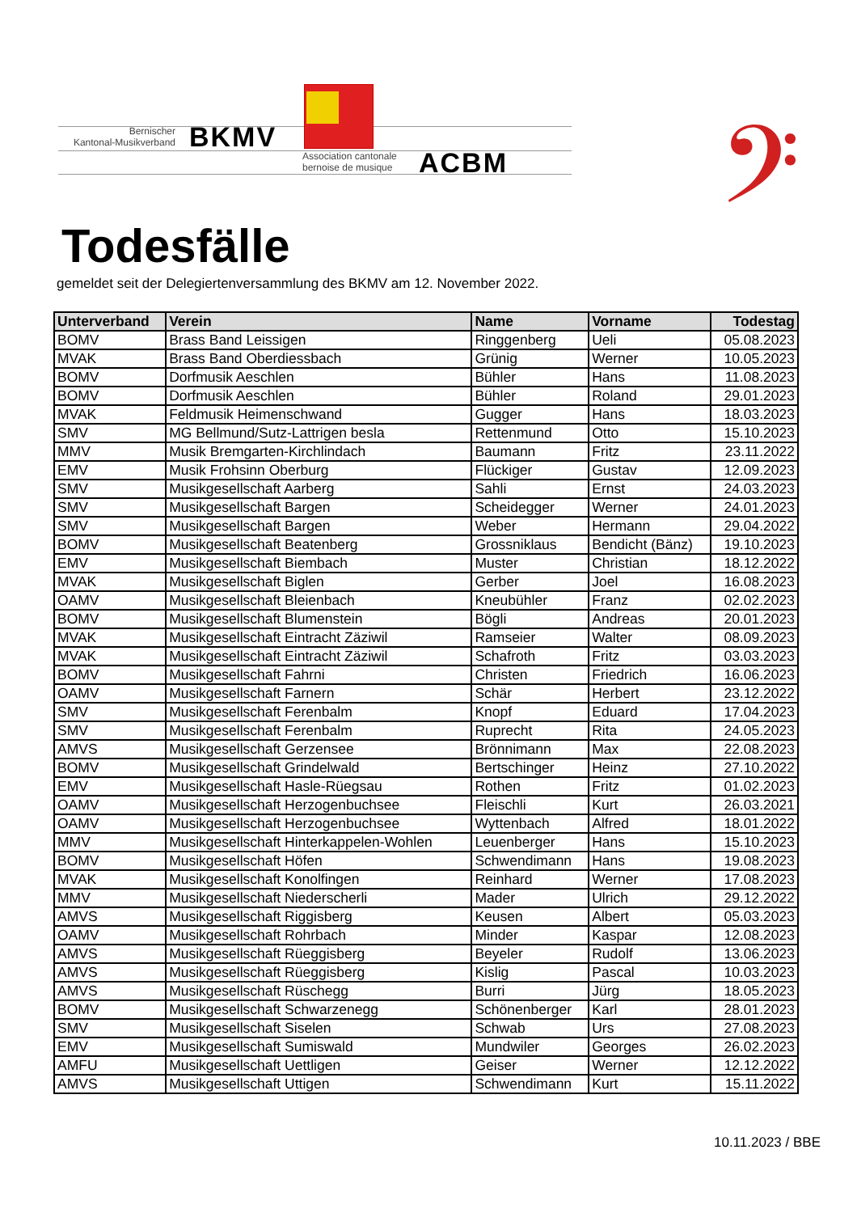Bernischer
Kantonal-Musikverband
BKMV
Association cantonale
bernoise de musique
ACBM 𝄢
Todesfälle
gemeldet seit der Delegiertenversammlung des BKMV am 12. November 2022.
| Unterverband | Verein | Name | Vorname | Todestag |
| --- | --- | --- | --- | --- |
| BOMV | Brass Band Leissigen | Ringgenberg | Ueli | 05.08.2023 |
| MVAK | Brass Band Oberdiessbach | Grünig | Werner | 10.05.2023 |
| BOMV | Dorfmusik Aeschlen | Bühler | Hans | 11.08.2023 |
| BOMV | Dorfmusik Aeschlen | Bühler | Roland | 29.01.2023 |
| MVAK | Feldmusik Heimenschwand | Gugger | Hans | 18.03.2023 |
| SMV | MG Bellmund/Sutz-Lattrigen besla | Rettenmund | Otto | 15.10.2023 |
| MMV | Musik Bremgarten-Kirchlindach | Baumann | Fritz | 23.11.2022 |
| EMV | Musik Frohsinn Oberburg | Flückiger | Gustav | 12.09.2023 |
| SMV | Musikgesellschaft Aarberg | Sahli | Ernst | 24.03.2023 |
| SMV | Musikgesellschaft Bargen | Scheidegger | Werner | 24.01.2023 |
| SMV | Musikgesellschaft Bargen | Weber | Hermann | 29.04.2022 |
| BOMV | Musikgesellschaft Beatenberg | Grossniklaus | Bendicht (Bänz) | 19.10.2023 |
| EMV | Musikgesellschaft Biembach | Muster | Christian | 18.12.2022 |
| MVAK | Musikgesellschaft Biglen | Gerber | Joel | 16.08.2023 |
| OAMV | Musikgesellschaft Bleienbach | Kneubühler | Franz | 02.02.2023 |
| BOMV | Musikgesellschaft Blumenstein | Bögli | Andreas | 20.01.2023 |
| MVAK | Musikgesellschaft Eintracht Zäziwil | Ramseier | Walter | 08.09.2023 |
| MVAK | Musikgesellschaft Eintracht Zäziwil | Schafroth | Fritz | 03.03.2023 |
| BOMV | Musikgesellschaft Fahrni | Christen | Friedrich | 16.06.2023 |
| OAMV | Musikgesellschaft Farnern | Schär | Herbert | 23.12.2022 |
| SMV | Musikgesellschaft Ferenbalm | Knopf | Eduard | 17.04.2023 |
| SMV | Musikgesellschaft Ferenbalm | Ruprecht | Rita | 24.05.2023 |
| AMVS | Musikgesellschaft Gerzensee | Brönnimann | Max | 22.08.2023 |
| BOMV | Musikgesellschaft Grindelwald | Bertschinger | Heinz | 27.10.2022 |
| EMV | Musikgesellschaft Hasle-Rüegsau | Rothen | Fritz | 01.02.2023 |
| OAMV | Musikgesellschaft Herzogenbuchsee | Fleischli | Kurt | 26.03.2021 |
| OAMV | Musikgesellschaft Herzogenbuchsee | Wyttenbach | Alfred | 18.01.2022 |
| MMV | Musikgesellschaft Hinterkappelen-Wohlen | Leuenberger | Hans | 15.10.2023 |
| BOMV | Musikgesellschaft Höfen | Schwendimann | Hans | 19.08.2023 |
| MVAK | Musikgesellschaft Konolfingen | Reinhard | Werner | 17.08.2023 |
| MMV | Musikgesellschaft Niederscherli | Mader | Ulrich | 29.12.2022 |
| AMVS | Musikgesellschaft Riggisberg | Keusen | Albert | 05.03.2023 |
| OAMV | Musikgesellschaft Rohrbach | Minder | Kaspar | 12.08.2023 |
| AMVS | Musikgesellschaft Rüeggisberg | Beyeler | Rudolf | 13.06.2023 |
| AMVS | Musikgesellschaft Rüeggisberg | Kislig | Pascal | 10.03.2023 |
| AMVS | Musikgesellschaft Rüschegg | Burri | Jürg | 18.05.2023 |
| BOMV | Musikgesellschaft Schwarzenegg | Schönenberger | Karl | 28.01.2023 |
| SMV | Musikgesellschaft Siselen | Schwab | Urs | 27.08.2023 |
| EMV | Musikgesellschaft Sumiswald | Mundwiler | Georges | 26.02.2023 |
| AMFU | Musikgesellschaft Uettligen | Geiser | Werner | 12.12.2022 |
| AMVS | Musikgesellschaft Uttigen | Schwendimann | Kurt | 15.11.2022 |
10.11.2023 / BBE